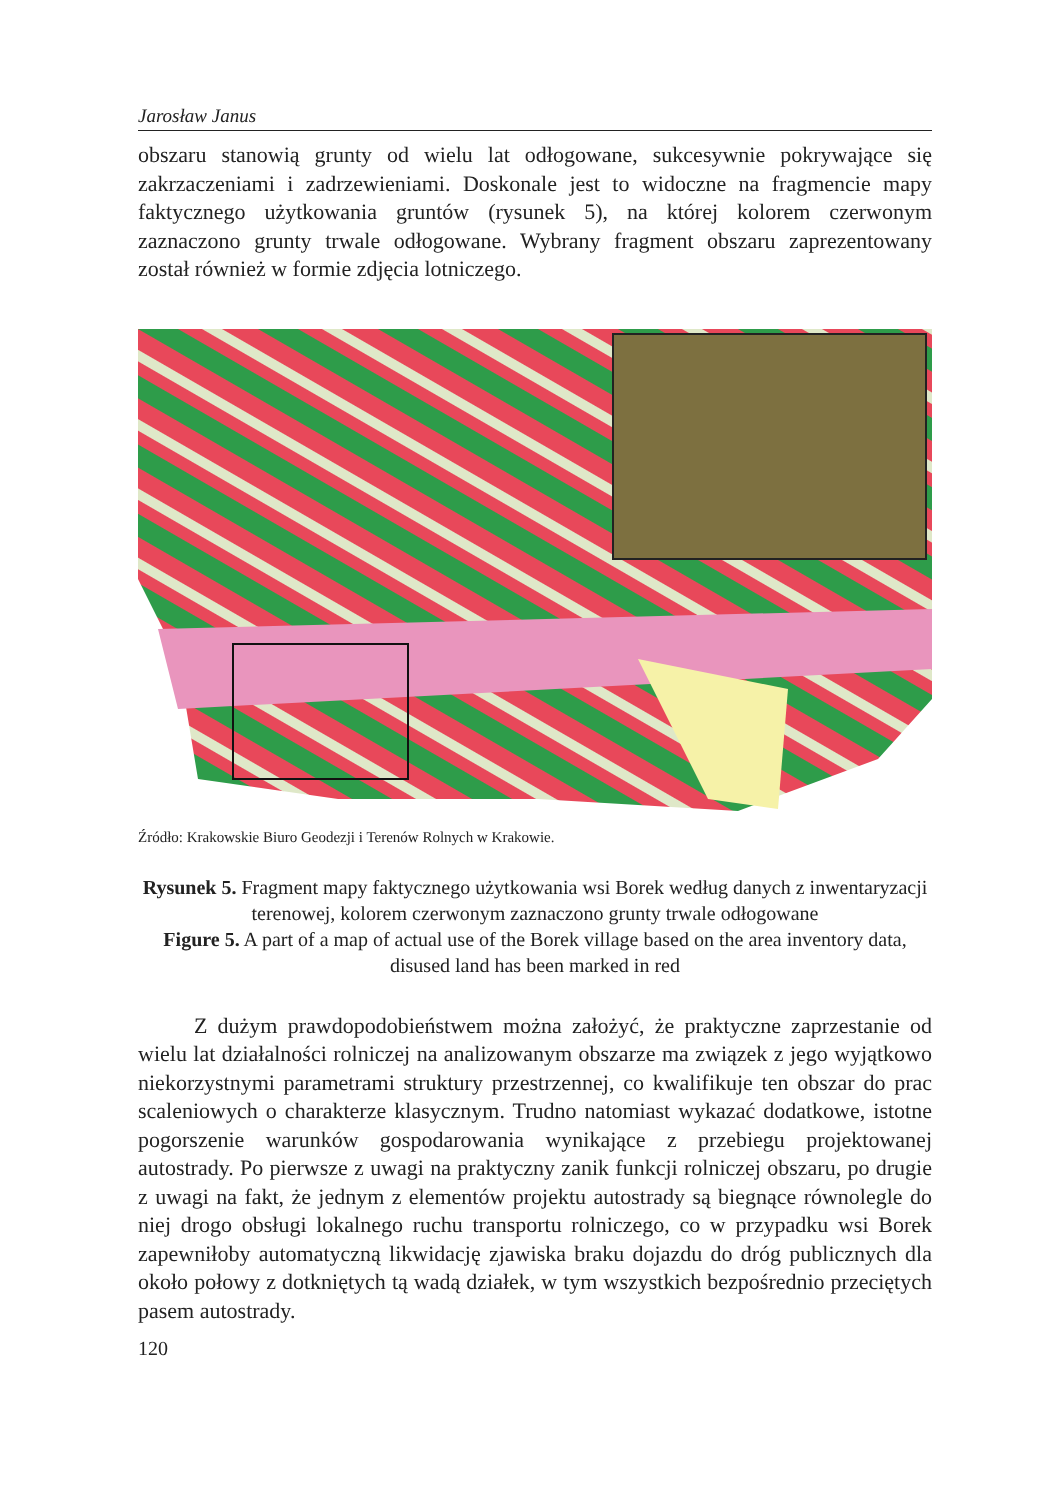Jarosław Janus
obszaru stanowią grunty od wielu lat odłogowane, sukcesywnie pokrywające się zakrzaczeniami i zadrzewieniami. Doskonale jest to widoczne na fragmencie mapy faktycznego użytkowania gruntów (rysunek 5), na której kolorem czerwonym zaznaczono grunty trwale odłogowane. Wybrany fragment obszaru zaprezentowany został również w formie zdjęcia lotniczego.
Źródło: Krakowskie Biuro Geodezji i Terenów Rolnych w Krakowie.
Rysunek 5. Fragment mapy faktycznego użytkowania wsi Borek według danych z inwentaryzacji terenowej, kolorem czerwonym zaznaczono grunty trwale odłogowane
Figure 5. A part of a map of actual use of the Borek village based on the area inventory data, disused land has been marked in red
Z dużym prawdopodobieństwem można założyć, że praktyczne zaprzestanie od wielu lat działalności rolniczej na analizowanym obszarze ma związek z jego wyjątkowo niekorzystnymi parametrami struktury przestrzennej, co kwalifikuje ten obszar do prac scaleniowych o charakterze klasycznym. Trudno natomiast wykazać dodatkowe, istotne pogorszenie warunków gospodarowania wynikające z przebiegu projektowanej autostrady. Po pierwsze z uwagi na praktyczny zanik funkcji rolniczej obszaru, po drugie z uwagi na fakt, że jednym z elementów projektu autostrady są biegnące równolegle do niej drogo obsługi lokalnego ruchu transportu rolniczego, co w przypadku wsi Borek zapewniłoby automatyczną likwidację zjawiska braku dojazdu do dróg publicznych dla około połowy z dotkniętych tą wadą działek, w tym wszystkich bezpośrednio przeciętych pasem autostrady.
120